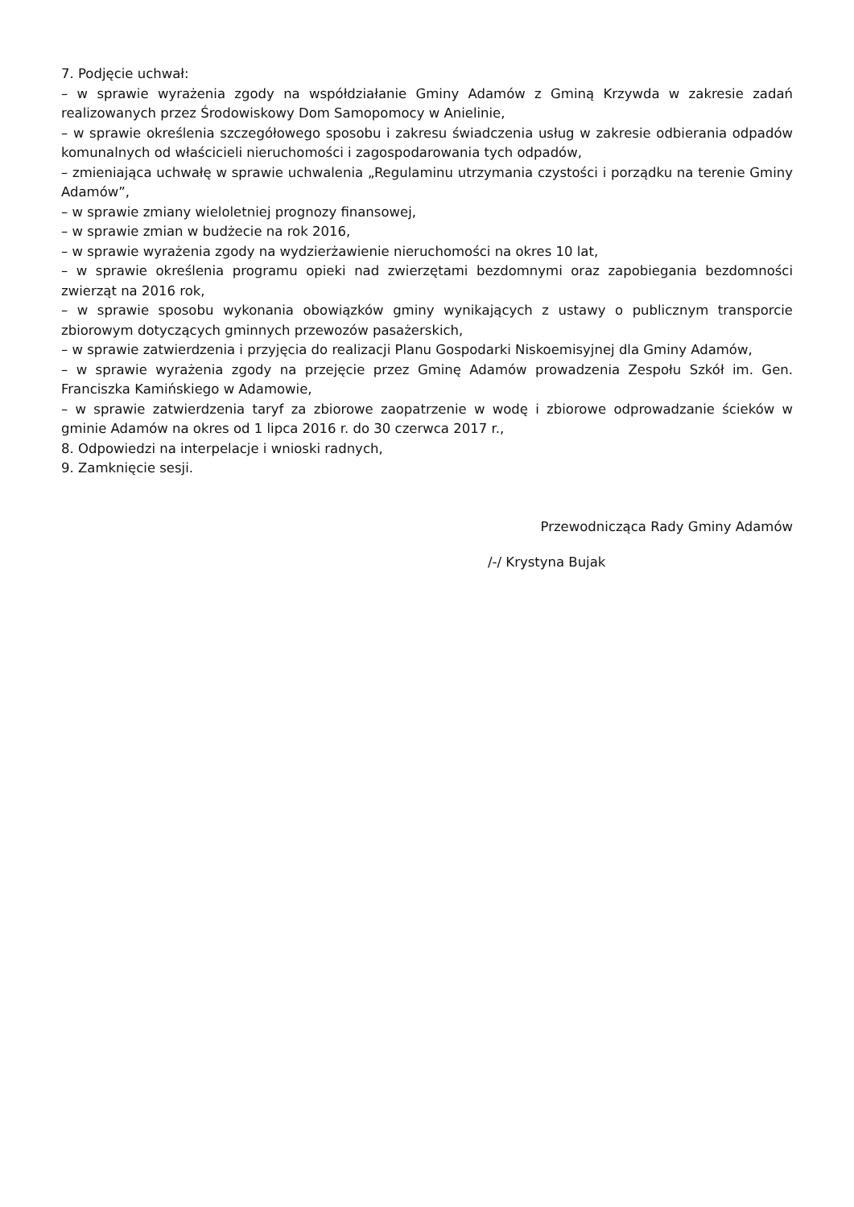7. Podjęcie uchwał:
– w sprawie wyrażenia zgody na współdziałanie Gminy Adamów z Gminą Krzywda w zakresie zadań realizowanych przez Środowiskowy Dom Samopomocy w Anielinie,
– w sprawie określenia szczegółowego sposobu i zakresu świadczenia usług w zakresie odbierania odpadów komunalnych od właścicieli nieruchomości i zagospodarowania tych odpadów,
– zmieniająca uchwałę w sprawie uchwalenia „Regulaminu utrzymania czystości i porządku na terenie Gminy Adamów”,
– w sprawie zmiany wieloletniej prognozy finansowej,
– w sprawie zmian w budżecie na rok 2016,
– w sprawie wyrażenia zgody na wydzierżawienie nieruchomości na okres 10 lat,
– w sprawie określenia programu opieki nad zwierzętami bezdomnymi oraz zapobiegania bezdomności zwierząt na 2016 rok,
– w sprawie sposobu wykonania obowiązków gminy wynikających z ustawy o publicznym transporcie zbiorowym dotyczących gminnych przewozów pasażerskich,
– w sprawie zatwierdzenia i przyjęcia do realizacji Planu Gospodarki Niskoemisyjnej dla Gminy Adamów,
– w sprawie wyrażenia zgody na przejęcie przez Gminę Adamów prowadzenia Zespołu Szkół im. Gen. Franciszka Kamińskiego w Adamowie,
– w sprawie zatwierdzenia taryf za zbiorowe zaopatrzenie w wodę i zbiorowe odprowadzanie ścieków w gminie Adamów na okres od 1 lipca 2016 r. do 30 czerwca 2017 r.,
8. Odpowiedzi na interpelacje i wnioski radnych,
9. Zamknięcie sesji.
Przewodnicząca Rady Gminy Adamów
/-/ Krystyna Bujak